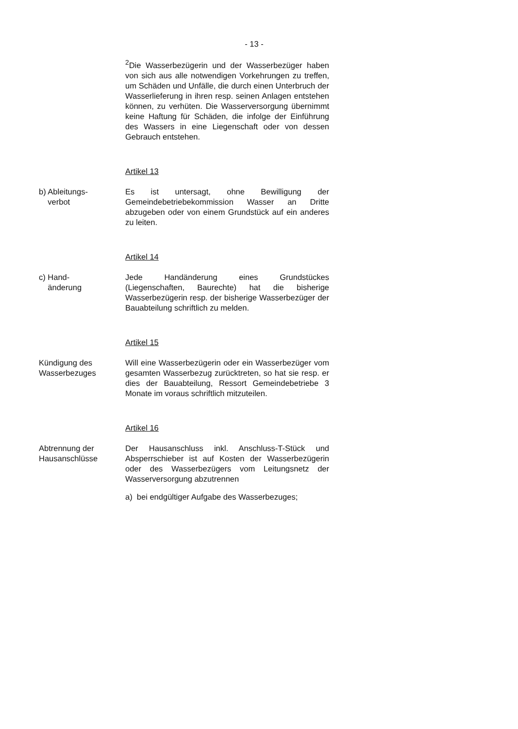- 13 -
<sup>2</sup> Die Wasserbezügerin und der Wasserbezüger haben von sich aus alle notwendigen Vorkehrungen zu treffen, um Schäden und Unfälle, die durch einen Unterbruch der Wasserlieferung in ihren resp. seinen Anlagen entstehen können, zu verhüten. Die Wasserversorgung übernimmt keine Haftung für Schäden, die infolge der Einführung des Wassers in eine Liegenschaft oder von dessen Gebrauch entstehen.
Artikel 13
b) Ableitungs-
verbot
Es ist untersagt, ohne Bewilligung der Gemeindebetriebekommission Wasser an Dritte abzugeben oder von einem Grundstück auf ein anderes zu leiten.
Artikel 14
c) Hand-
änderung
Jede Handänderung eines Grundstückes (Liegenschaften, Baurechte) hat die bisherige Wasserbezügerin resp. der bisherige Wasserbezüger der Bauabteilung schriftlich zu melden.
Artikel 15
Kündigung des
Wasserbezuges
Will eine Wasserbezügerin oder ein Wasserbezüger vom gesamten Wasserbezug zurücktreten, so hat sie resp. er dies der Bauabteilung, Ressort Gemeindebetriebe 3 Monate im voraus schriftlich mitzuteilen.
Artikel 16
Abtrennung der
Hausanschlüsse
Der Hausanschluss inkl. Anschluss-T-Stück und Absperrschieber ist auf Kosten der Wasserbezügerin oder des Wasserbezügers vom Leitungsnetz der Wasserversorgung abzutrennen
a) bei endgültiger Aufgabe des Wasserbezuges;